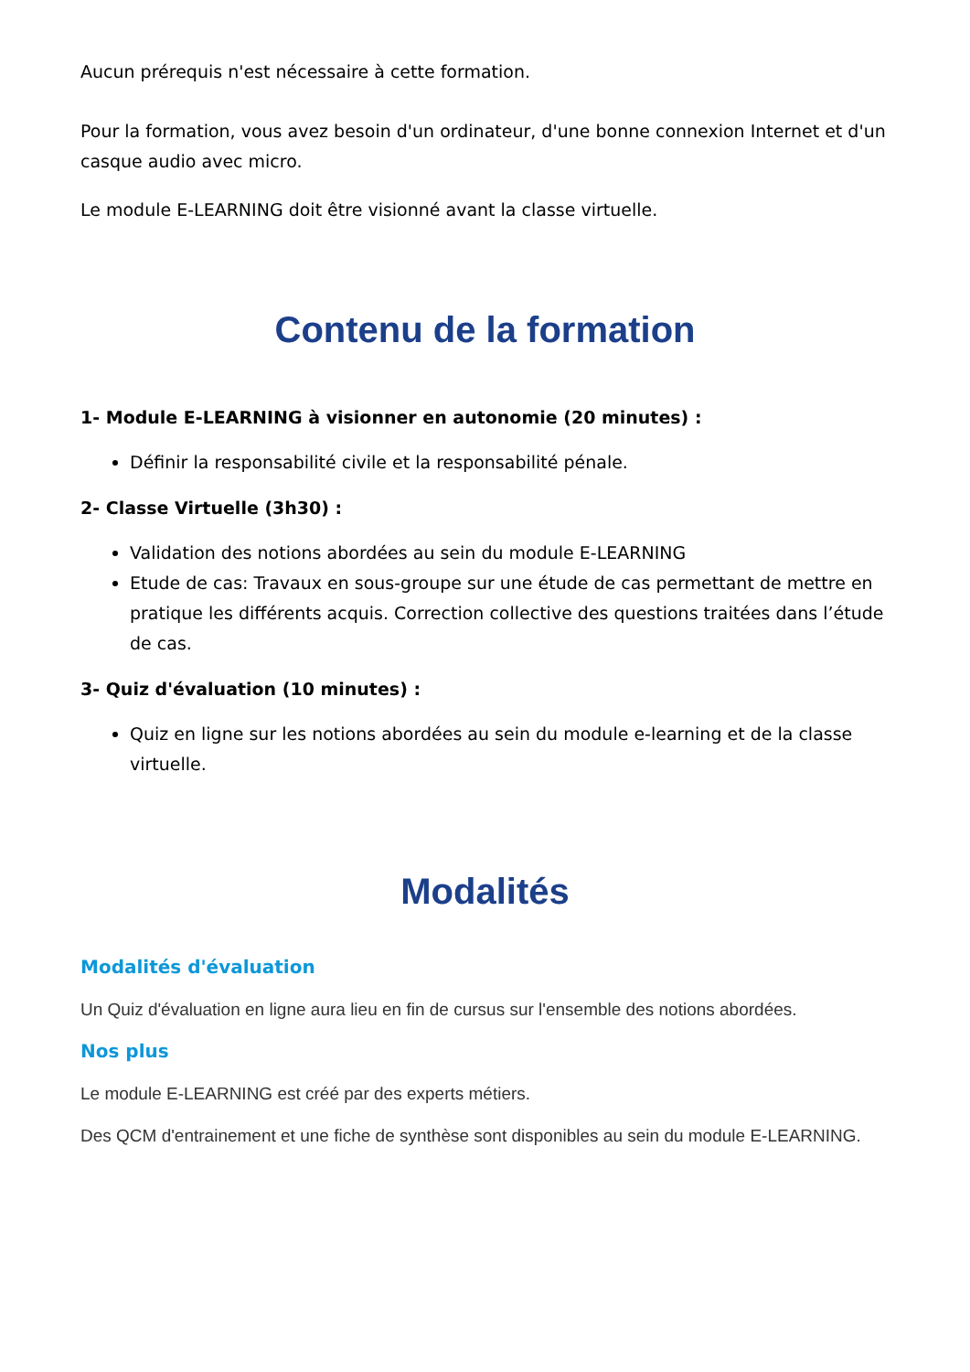Aucun prérequis n'est nécessaire à cette formation.
Pour la formation, vous avez besoin d'un ordinateur, d'une bonne connexion Internet et d'un casque audio avec micro.
Le module E-LEARNING doit être visionné avant la classe virtuelle.
Contenu de la formation
1- Module E-LEARNING à visionner en autonomie (20 minutes) :
Définir la responsabilité civile et la responsabilité pénale.
2- Classe Virtuelle (3h30) :
Validation des notions abordées au sein du module E-LEARNING
Etude de cas: Travaux en sous-groupe sur une étude de cas permettant de mettre en pratique les différents acquis. Correction collective des questions traitées dans l’étude de cas.
3- Quiz d'évaluation (10 minutes) :
Quiz en ligne sur les notions abordées au sein du module e-learning et de la classe virtuelle.
Modalités
Modalités d'évaluation
Un Quiz d'évaluation en ligne aura lieu en fin de cursus sur l'ensemble des notions abordées.
Nos plus
Le module E-LEARNING est créé par des experts métiers.
Des QCM d'entrainement et une fiche de synthèse sont disponibles au sein du module E-LEARNING.